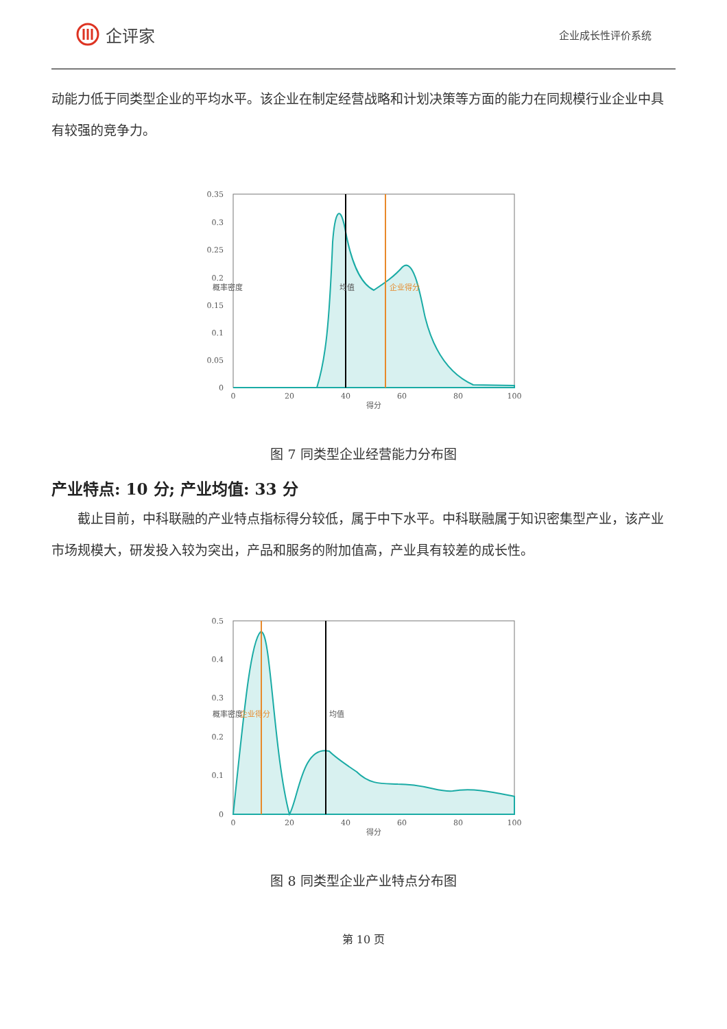企评家
企业成长性评价系统
动能力低于同类型企业的平均水平。该企业在制定经营战略和计划决策等方面的能力在同规模行业企业中具有较强的竞争力。
0.35
0.3
0.25
0.2
0.15
0.1
0.05
0
0
20
40
60
80
100
得分
概率密度
均值
企业得分
图 7 同类型企业经营能力分布图
产业特点: 10 分; 产业均值: 33 分
截止目前，中科联融的产业特点指标得分较低，属于中下水平。中科联融属于知识密集型产业，该产业市场规模大，研发投入较为突出，产品和服务的附加值高，产业具有较差的成长性。
0.5
0.4
0.3
0.2
0.1
0
0
20
40
60
80
100
得分
概率密度
企业得分
均值
图 8 同类型企业产业特点分布图
第 10 页